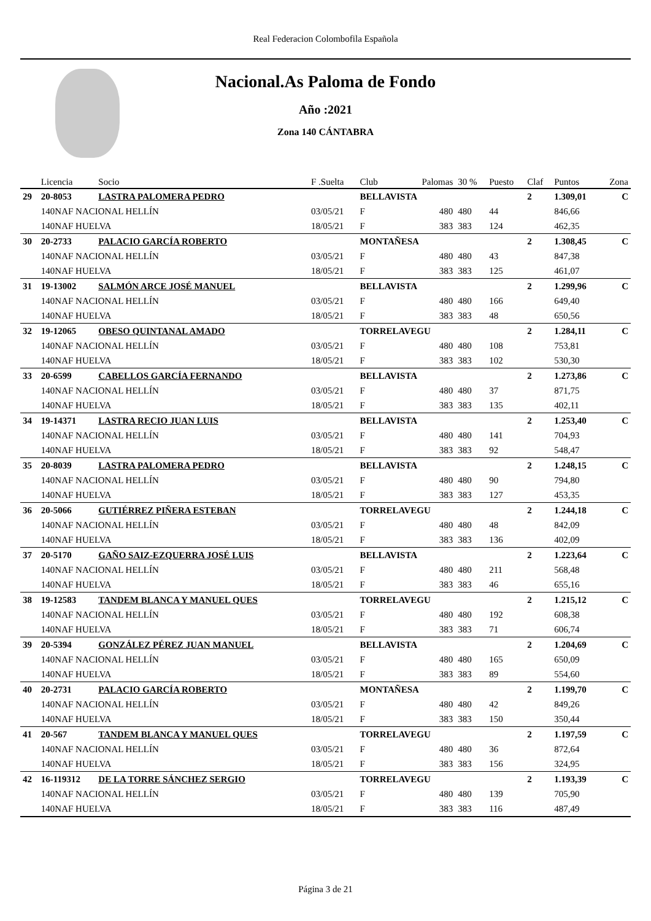Real Federacion Colombofila Española
Nacional.As Paloma de Fondo
Año :2021
Zona 140 CÁNTABRA
| | Licencia | Socio | F .Suelta | Club | Palomas | 30 % | Puesto | Claf | Puntos | Zona |
| --- | --- | --- | --- | --- | --- | --- | --- | --- | --- | --- |
| 29 | 20-8053 | LASTRA PALOMERA PEDRO | | BELLAVISTA | | | | 2 | 1.309,01 | C |
| | 140NAF NACIONAL HELLÍN | | 03/05/21 | F | 480 | 480 | 44 | | 846,66 | |
| | 140NAF HUELVA | | 18/05/21 | F | 383 | 383 | 124 | | 462,35 | |
| 30 | 20-2733 | PALACIO GARCÍA ROBERTO | | MONTAÑESA | | | | 2 | 1.308,45 | C |
| | 140NAF NACIONAL HELLÍN | | 03/05/21 | F | 480 | 480 | 43 | | 847,38 | |
| | 140NAF HUELVA | | 18/05/21 | F | 383 | 383 | 125 | | 461,07 | |
| 31 | 19-13002 | SALMÓN ARCE JOSÉ MANUEL | | BELLAVISTA | | | | 2 | 1.299,96 | C |
| | 140NAF NACIONAL HELLÍN | | 03/05/21 | F | 480 | 480 | 166 | | 649,40 | |
| | 140NAF HUELVA | | 18/05/21 | F | 383 | 383 | 48 | | 650,56 | |
| 32 | 19-12065 | OBESO QUINTANAL AMADO | | TORRELAVEGU | | | | 2 | 1.284,11 | C |
| | 140NAF NACIONAL HELLÍN | | 03/05/21 | F | 480 | 480 | 108 | | 753,81 | |
| | 140NAF HUELVA | | 18/05/21 | F | 383 | 383 | 102 | | 530,30 | |
| 33 | 20-6599 | CABELLOS GARCÍA FERNANDO | | BELLAVISTA | | | | 2 | 1.273,86 | C |
| | 140NAF NACIONAL HELLÍN | | 03/05/21 | F | 480 | 480 | 37 | | 871,75 | |
| | 140NAF HUELVA | | 18/05/21 | F | 383 | 383 | 135 | | 402,11 | |
| 34 | 19-14371 | LASTRA RECIO JUAN LUIS | | BELLAVISTA | | | | 2 | 1.253,40 | C |
| | 140NAF NACIONAL HELLÍN | | 03/05/21 | F | 480 | 480 | 141 | | 704,93 | |
| | 140NAF HUELVA | | 18/05/21 | F | 383 | 383 | 92 | | 548,47 | |
| 35 | 20-8039 | LASTRA PALOMERA PEDRO | | BELLAVISTA | | | | 2 | 1.248,15 | C |
| | 140NAF NACIONAL HELLÍN | | 03/05/21 | F | 480 | 480 | 90 | | 794,80 | |
| | 140NAF HUELVA | | 18/05/21 | F | 383 | 383 | 127 | | 453,35 | |
| 36 | 20-5066 | GUTIÉRREZ PIÑERA ESTEBAN | | TORRELAVEGU | | | | 2 | 1.244,18 | C |
| | 140NAF NACIONAL HELLÍN | | 03/05/21 | F | 480 | 480 | 48 | | 842,09 | |
| | 140NAF HUELVA | | 18/05/21 | F | 383 | 383 | 136 | | 402,09 | |
| 37 | 20-5170 | GAÑO SAIZ-EZQUERRA JOSÉ LUIS | | BELLAVISTA | | | | 2 | 1.223,64 | C |
| | 140NAF NACIONAL HELLÍN | | 03/05/21 | F | 480 | 480 | 211 | | 568,48 | |
| | 140NAF HUELVA | | 18/05/21 | F | 383 | 383 | 46 | | 655,16 | |
| 38 | 19-12583 | TANDEM BLANCA Y MANUEL QUES | | TORRELAVEGU | | | | 2 | 1.215,12 | C |
| | 140NAF NACIONAL HELLÍN | | 03/05/21 | F | 480 | 480 | 192 | | 608,38 | |
| | 140NAF HUELVA | | 18/05/21 | F | 383 | 383 | 71 | | 606,74 | |
| 39 | 20-5394 | GONZÁLEZ PÉREZ JUAN MANUEL | | BELLAVISTA | | | | 2 | 1.204,69 | C |
| | 140NAF NACIONAL HELLÍN | | 03/05/21 | F | 480 | 480 | 165 | | 650,09 | |
| | 140NAF HUELVA | | 18/05/21 | F | 383 | 383 | 89 | | 554,60 | |
| 40 | 20-2731 | PALACIO GARCÍA ROBERTO | | MONTAÑESA | | | | 2 | 1.199,70 | C |
| | 140NAF NACIONAL HELLÍN | | 03/05/21 | F | 480 | 480 | 42 | | 849,26 | |
| | 140NAF HUELVA | | 18/05/21 | F | 383 | 383 | 150 | | 350,44 | |
| 41 | 20-567 | TANDEM BLANCA Y MANUEL QUES | | TORRELAVEGU | | | | 2 | 1.197,59 | C |
| | 140NAF NACIONAL HELLÍN | | 03/05/21 | F | 480 | 480 | 36 | | 872,64 | |
| | 140NAF HUELVA | | 18/05/21 | F | 383 | 383 | 156 | | 324,95 | |
| 42 | 16-119312 | DE LA TORRE SÁNCHEZ SERGIO | | TORRELAVEGU | | | | 2 | 1.193,39 | C |
| | 140NAF NACIONAL HELLÍN | | 03/05/21 | F | 480 | 480 | 139 | | 705,90 | |
| | 140NAF HUELVA | | 18/05/21 | F | 383 | 383 | 116 | | 487,49 | |
Página 3 de 21